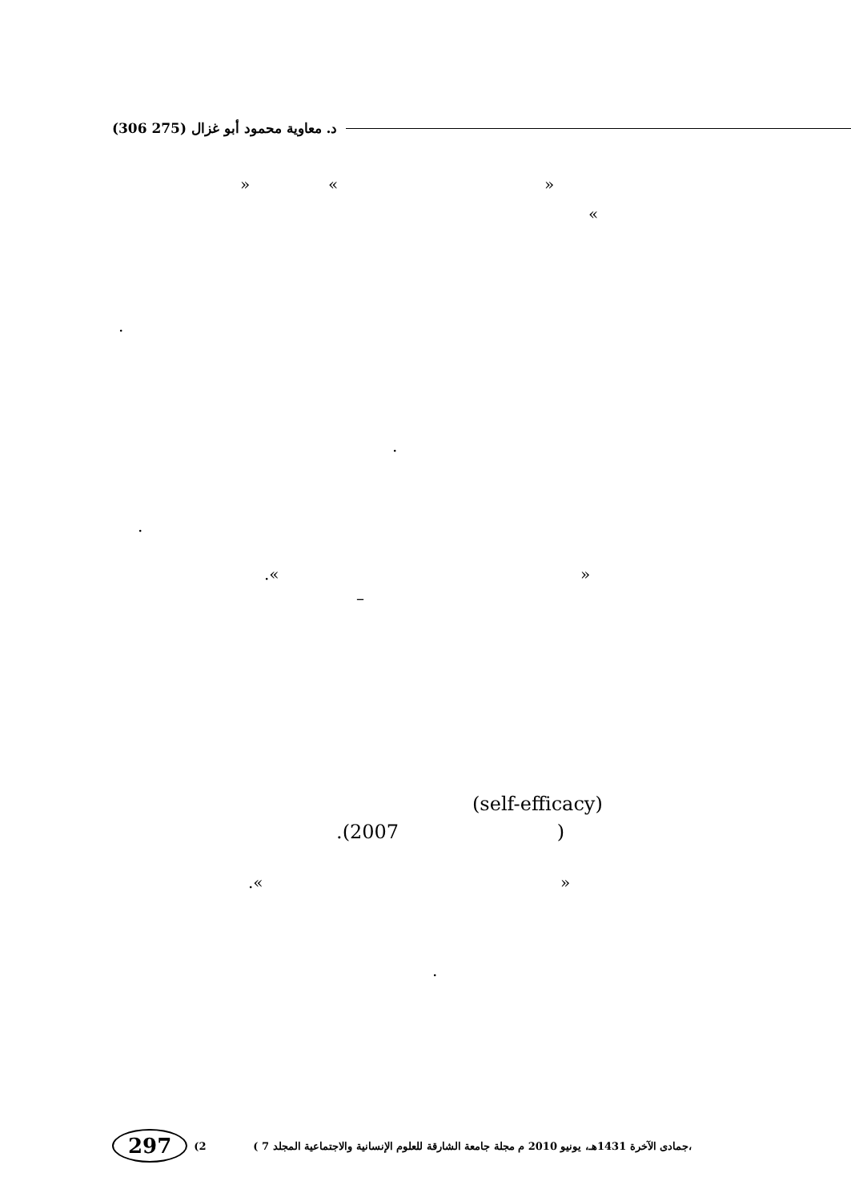(306 275) د. معاوية محمود أبو غزال
» « »
«
.
.
.
.« »
–
(self-efficacy)
.(2007 )
.« »
.
297 (2 ( جمادى الآخرة 1431هـ، يونيو 2010 م مجلة جامعة الشارقة للعلوم الإنسانية والاجتماعية المجلد 7،